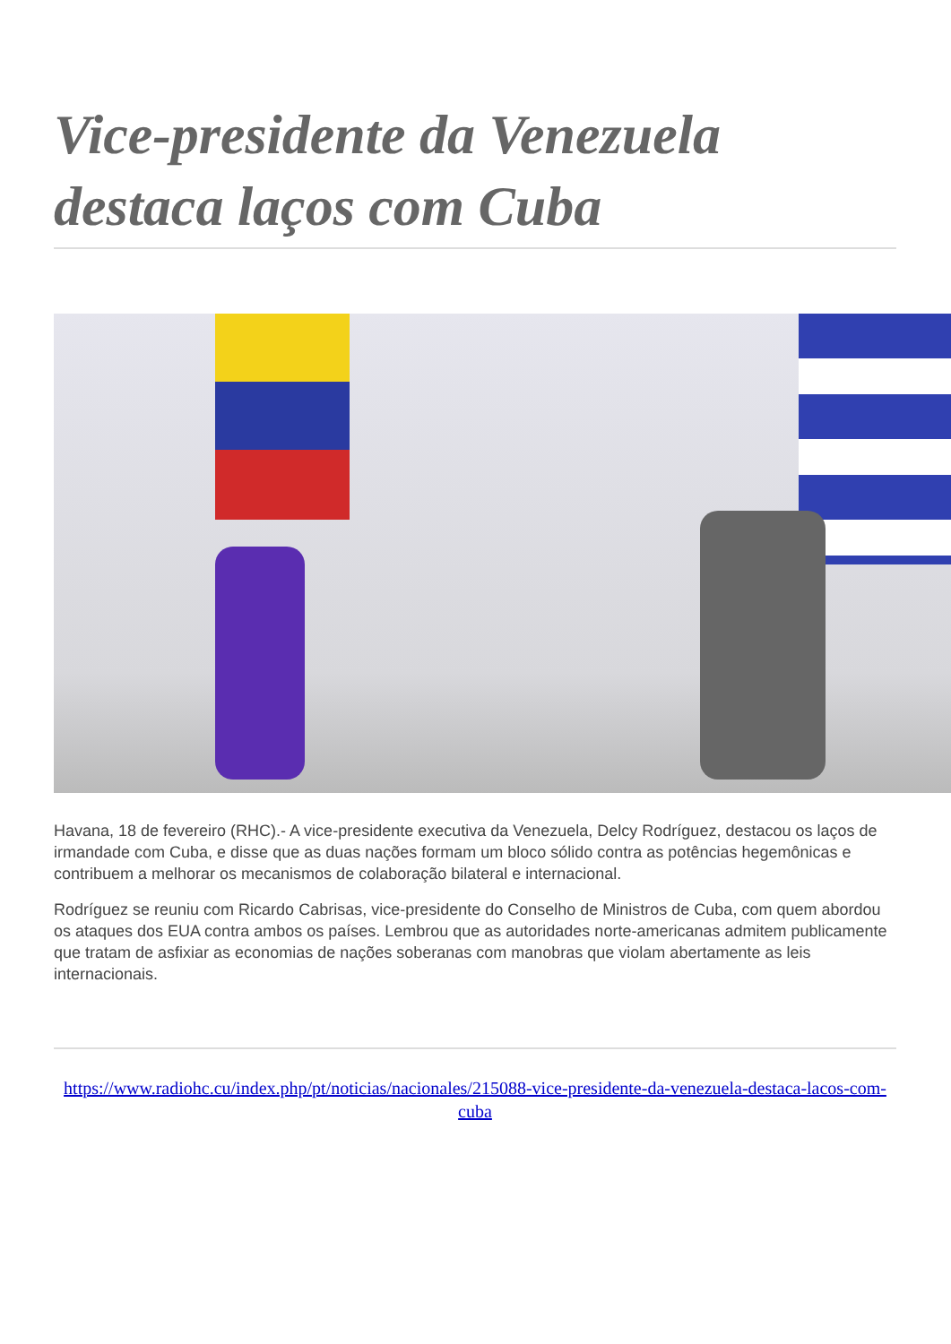Vice-presidente da Venezuela destaca laços com Cuba
Havana, 18 de fevereiro (RHC).- A vice-presidente executiva da Venezuela, Delcy Rodríguez, destacou os laços de irmandade com Cuba, e disse que as duas nações formam um bloco sólido contra as potências hegemônicas e contribuem a melhorar os mecanismos de colaboração bilateral e internacional.
Rodríguez se reuniu com Ricardo Cabrisas, vice-presidente do Conselho de Ministros de Cuba, com quem abordou os ataques dos EUA contra ambos os países. Lembrou que as autoridades norte-americanas admitem publicamente que tratam de asfixiar as economias de nações soberanas com manobras que violam abertamente as leis internacionais.
https://www.radiohc.cu/index.php/pt/noticias/nacionales/215088-vice-presidente-da-venezuela-destaca-lacos-com-cuba